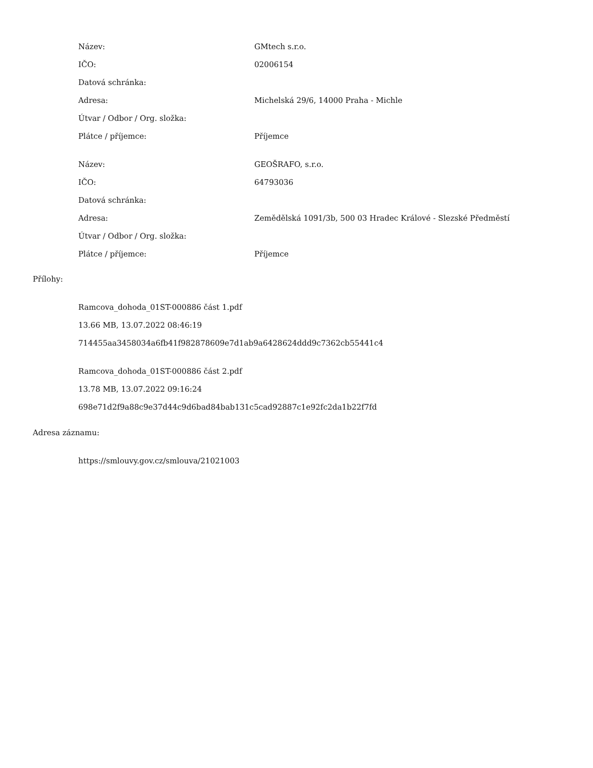| Název: | GMtech s.r.o. |
| IČO: | 02006154 |
| Datová schránka: | |
| Adresa: | Michelská 29/6, 14000 Praha - Michle |
| Útvar / Odbor / Org. složka: | |
| Plátce / příjemce: | Příjemce |
| Název: | GEOŠRAFO, s.r.o. |
| IČO: | 64793036 |
| Datová schránka: | |
| Adresa: | Zemědělská 1091/3b, 500 03 Hradec Králové - Slezské Předměstí |
| Útvar / Odbor / Org. složka: | |
| Plátce / příjemce: | Příjemce |
Přílohy:
Ramcova_dohoda_01ST-000886 část 1.pdf
13.66 MB, 13.07.2022 08:46:19
714455aa3458034a6fb41f982878609e7d1ab9a6428624ddd9c7362cb55441c4
Ramcova_dohoda_01ST-000886 část 2.pdf
13.78 MB, 13.07.2022 09:16:24
698e71d2f9a88c9e37d44c9d6bad84bab131c5cad92887c1e92fc2da1b22f7fd
Adresa záznamu:
https://smlouvy.gov.cz/smlouva/21021003